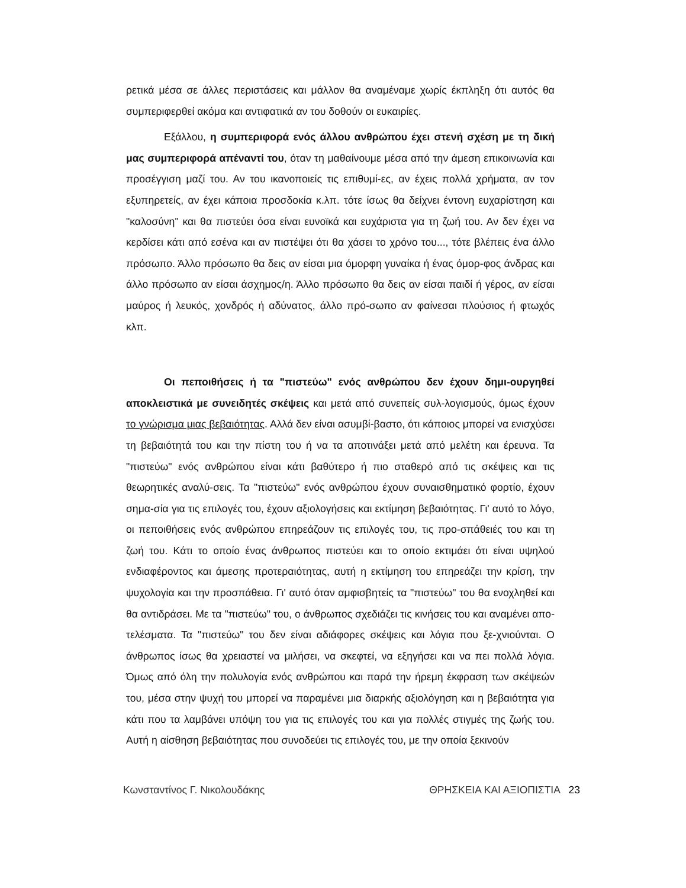ρετικά μέσα σε άλλες περιστάσεις και μάλλον θα αναμέναμε χωρίς έκπληξη ότι αυτός θα συμπεριφερθεί ακόμα και αντιφατικά αν του δοθούν οι ευκαιρίες.
Εξάλλου, η συμπεριφορά ενός άλλου ανθρώπου έχει στενή σχέση με τη δική μας συμπεριφορά απέναντί του, όταν τη μαθαίνουμε μέσα από την άμεση επικοινωνία και προσέγγιση μαζί του. Αν του ικανοποιείς τις επιθυμί-ες, αν έχεις πολλά χρήματα, αν τον εξυπηρετείς, αν έχει κάποια προσδοκία κ.λπ. τότε ίσως θα δείχνει έντονη ευχαρίστηση και "καλοσύνη" και θα πιστεύει όσα είναι ευνοϊκά και ευχάριστα για τη ζωή του. Αν δεν έχει να κερδίσει κάτι από εσένα και αν πιστέψει ότι θα χάσει το χρόνο του..., τότε βλέπεις ένα άλλο πρόσωπο. Άλλο πρόσωπο θα δεις αν είσαι μια όμορφη γυναίκα ή ένας όμορ-φος άνδρας και άλλο πρόσωπο αν είσαι άσχημος/η. Άλλο πρόσωπο θα δεις αν είσαι παιδί ή γέρος, αν είσαι μαύρος ή λευκός, χονδρός ή αδύνατος, άλλο πρό-σωπο αν φαίνεσαι πλούσιος ή φτωχός κλπ.
Οι πεποιθήσεις ή τα "πιστεύω" ενός ανθρώπου δεν έχουν δημι-ουργηθεί αποκλειστικά με συνειδητές σκέψεις και μετά από συνεπείς συλ-λογισμούς, όμως έχουν το γνώρισμα μιας βεβαιότητας. Αλλά δεν είναι ασυμβί-βαστο, ότι κάποιος μπορεί να ενισχύσει τη βεβαιότητά του και την πίστη του ή να τα αποτινάξει μετά από μελέτη και έρευνα. Τα "πιστεύω" ενός ανθρώπου είναι κάτι βαθύτερο ή πιο σταθερό από τις σκέψεις και τις θεωρητικές αναλύ-σεις. Τα "πιστεύω" ενός ανθρώπου έχουν συναισθηματικό φορτίο, έχουν σημα-σία για τις επιλογές του, έχουν αξιολογήσεις και εκτίμηση βεβαιότητας. Γι' αυτό το λόγο, οι πεποιθήσεις ενός ανθρώπου επηρεάζουν τις επιλογές του, τις προ-σπάθειές του και τη ζωή του. Κάτι το οποίο ένας άνθρωπος πιστεύει και το οποίο εκτιμάει ότι είναι υψηλού ενδιαφέροντος και άμεσης προτεραιότητας, αυτή η εκτίμηση του επηρεάζει την κρίση, την ψυχολογία και την προσπάθεια. Γι' αυτό όταν αμφισβητείς τα "πιστεύω" του θα ενοχληθεί και θα αντιδράσει. Με τα "πιστεύω" του, ο άνθρωπος σχεδιάζει τις κινήσεις του και αναμένει απο-τελέσματα. Τα "πιστεύω" του δεν είναι αδιάφορες σκέψεις και λόγια που ξε-χνιούνται. Ο άνθρωπος ίσως θα χρειαστεί να μιλήσει, να σκεφτεί, να εξηγήσει και να πει πολλά λόγια. Όμως από όλη την πολυλογία ενός ανθρώπου και παρά την ήρεμη έκφραση των σκέψεών του, μέσα στην ψυχή του μπορεί να παραμένει μια διαρκής αξιολόγηση και η βεβαιότητα για κάτι που τα λαμβάνει υπόψη του για τις επιλογές του και για πολλές στιγμές της ζωής του. Αυτή η αίσθηση βεβαιότητας που συνοδεύει τις επιλογές του, με την οποία ξεκινούν
Κωνσταντίνος Γ. Νικολουδάκης ΘΡΗΣΚΕΙΑ ΚΑΙ ΑΞΙΟΠΙΣΤΙΑ 23